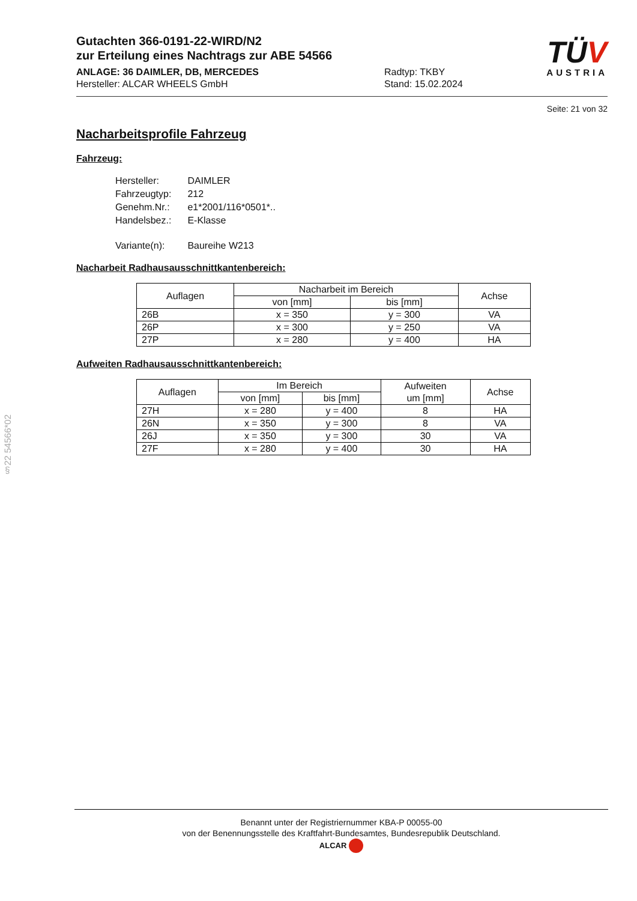§22 54566*02
TÜV
AUSTRIA
Gutachten 366-0191-22-WIRD/N2
zur Erteilung eines Nachtrags zur ABE 54566
ANLAGE: 36 DAIMLER, DB, MERCEDES
Hersteller: ALCAR WHEELS GmbH
Radtyp: TKBY
Stand: 15.02.2024
Seite: 21 von 32
Nacharbeitsprofile Fahrzeug
Fahrzeug:
| Hersteller: | DAIMLER |
| Fahrzeugtyp: | 212 |
| Genehm.Nr.: | e1*2001/116*0501*.. |
| Handelsbez.: | E-Klasse |
| Variante(n): | Baureihe W213 |
Nacharbeit Radhausausschnittkantenbereich:
| Auflagen | Nacharbeit im Bereich | | Achse |
| --- | --- | --- | --- |
| | von [mm] | bis [mm] | |
| 26B | x = 350 | y = 300 | VA |
| 26P | x = 300 | y = 250 | VA |
| 27P | x = 280 | y = 400 | HA |
Aufweiten Radhausausschnittkantenbereich:
| Auflagen | Im Bereich | | Aufweiten um [mm] | Achse |
| --- | --- | --- | --- | --- |
| | von [mm] | bis [mm] | | |
| 27H | x = 280 | y = 400 | 8 | HA |
| 26N | x = 350 | y = 300 | 8 | VA |
| 26J | x = 350 | y = 300 | 30 | VA |
| 27F | x = 280 | y = 400 | 30 | HA |
Benannt unter der Registriernummer KBA-P 00055-00
von der Benennungsstelle des Kraftfahrt-Bundesamtes, Bundesrepublik Deutschland.
ALCAR